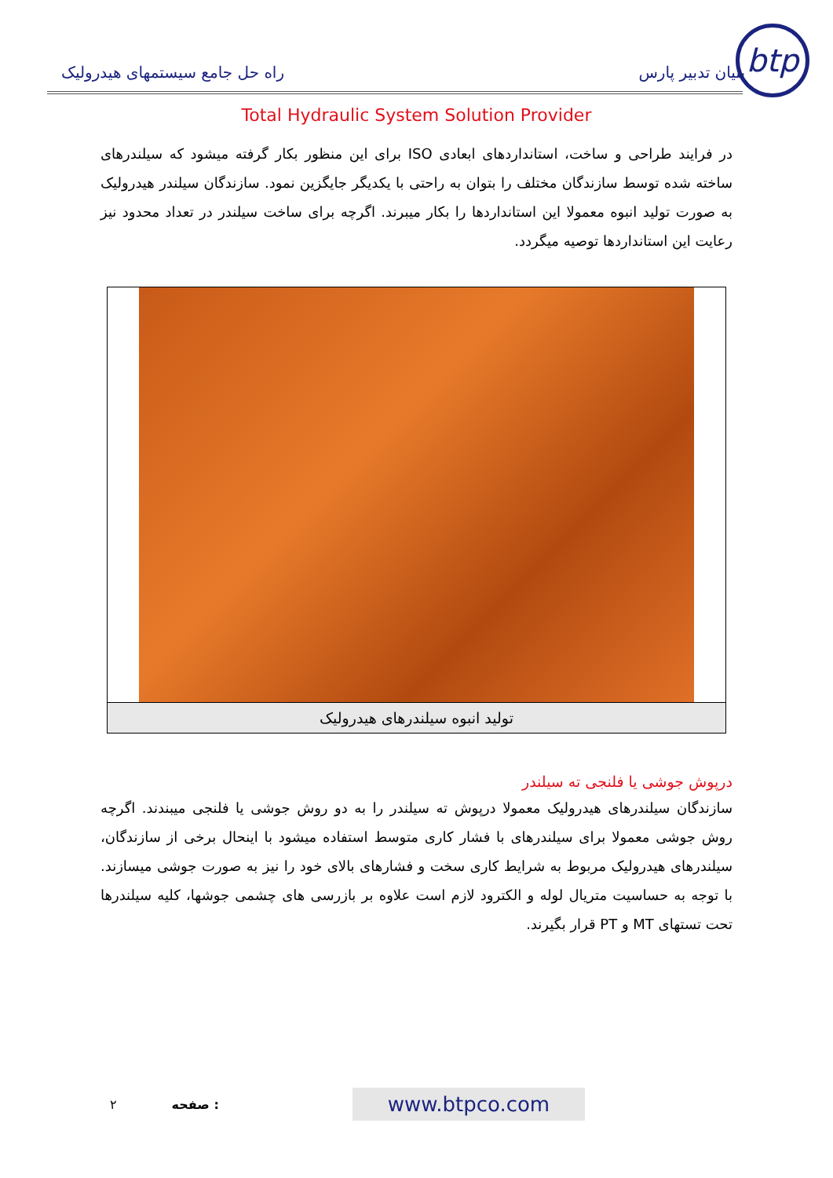btp
بنیان تدبیر پارس راه حل جامع سیستمهای هیدرولیک
Total Hydraulic System Solution Provider
در فرایند طراحی و ساخت، استانداردهای ابعادی ISO برای این منظور بکار گرفته میشود که سیلندرهای ساخته شده توسط سازندگان مختلف را بتوان به راحتی با یکدیگر جایگزین نمود. سازندگان سیلندر هیدرولیک به صورت تولید انبوه معمولا این استانداردها را بکار میبرند. اگرچه برای ساخت سیلندر در تعداد محدود نیز رعایت این استانداردها توصیه میگردد.
تولید انبوه سیلندرهای هیدرولیک
درپوش جوشی یا فلنجی ته سیلندر
سازندگان سیلندرهای هیدرولیک معمولا درپوش ته سیلندر را به دو روش جوشی یا فلنجی میبندند. اگرچه روش جوشی معمولا برای سیلندرهای با فشار کاری متوسط استفاده میشود با اینحال برخی از سازندگان، سیلندرهای هیدرولیک مربوط به شرایط کاری سخت و فشارهای بالای خود را نیز به صورت جوشی میسازند. با توجه به حساسیت متریال لوله و الکترود لازم است علاوه بر بازرسی های چشمی جوشها، کلیه سیلندرها تحت تستهای MT و PT قرار بگیرند.
۲ صفحه : www.btpco.com